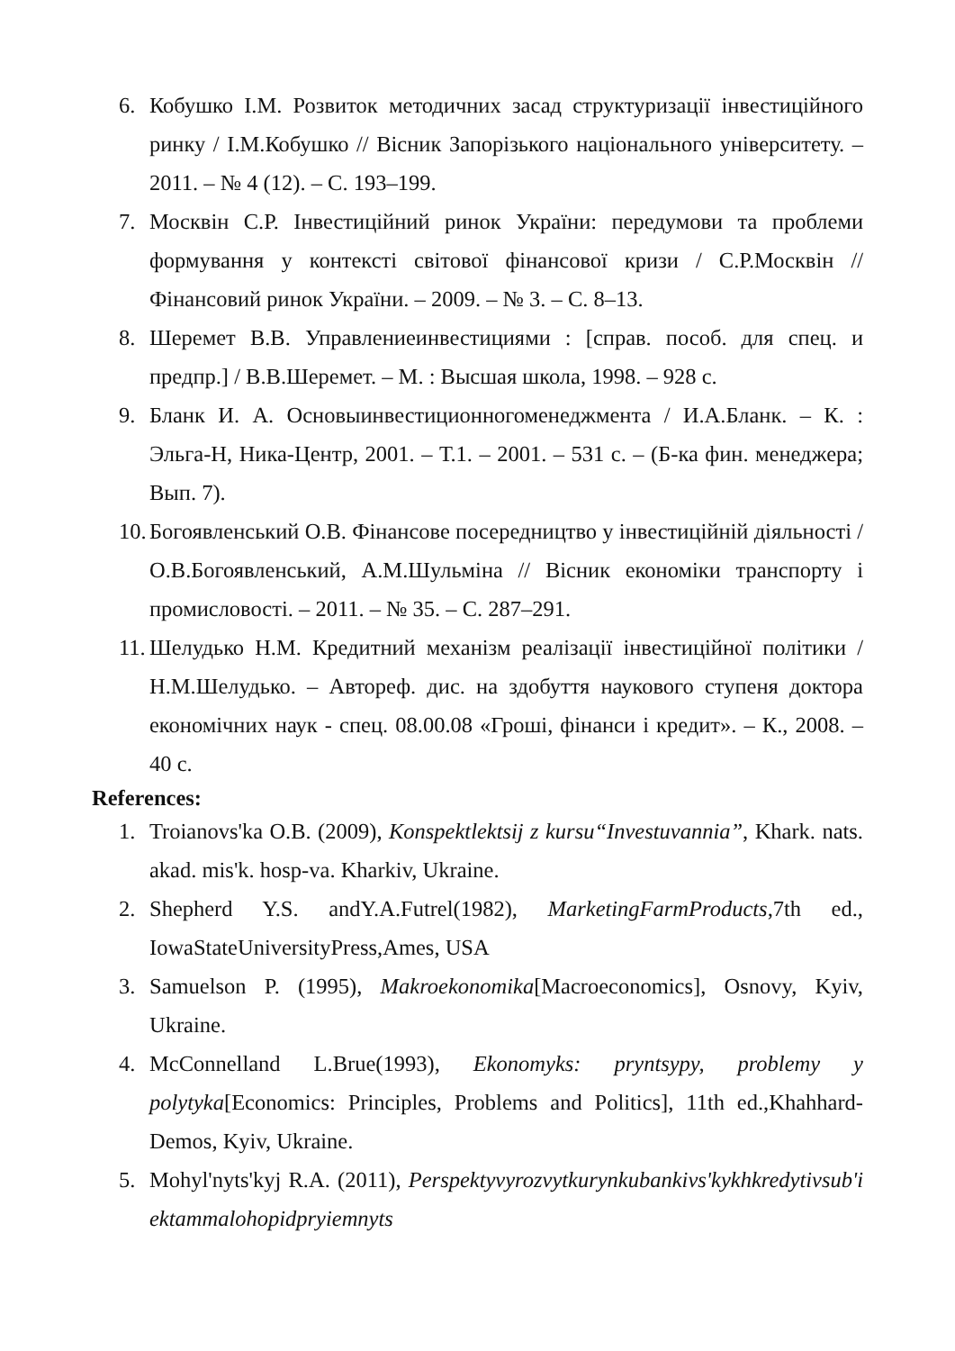6. Кобушко І.М. Розвиток методичних засад структуризації інвестиційного ринку / І.М.Кобушко // Вісник Запорізького національного університету. – 2011. – № 4 (12). – С. 193–199.
7. Москвін С.Р. Інвестиційний ринок України: передумови та проблеми формування у контексті світової фінансової кризи / С.Р.Москвін // Фінансовий ринок України. – 2009. – № 3. – С. 8–13.
8. Шеремет В.В. Управлениеинвестициями : [справ. пособ. для спец. и предпр.] / В.В.Шеремет. – М. : Высшая школа, 1998. – 928 с.
9. Бланк И. А. Основыинвестиционногоменеджмента / И.А.Бланк. – К. : Эльга-Н, Ника-Центр, 2001. – Т.1. – 2001. – 531 с. – (Б-ка фин. менеджера; Вып. 7).
10. Богоявленський О.В. Фінансове посередництво у інвестиційній діяльності / О.В.Богоявленський, А.М.Шульміна // Вісник економіки транспорту і промисловості. – 2011. – № 35. – С. 287–291.
11. Шелудько Н.М. Кредитний механізм реалізації інвестиційної політики / Н.М.Шелудько. – Автореф. дис. на здобуття наукового ступеня доктора економічних наук - спец. 08.00.08 «Гроші, фінанси і кредит». – К., 2008. – 40 с.
References:
1. Troianovs'ka O.B. (2009), Konspektlektsij z kursu“Investuvannia”, Khark. nats. akad. mis'k. hosp-va. Kharkiv, Ukraine.
2. Shepherd Y.S. andY.A.Futrel(1982), MarketingFarmProducts,7th ed., IowaStateUniversityPress,Ames, USA
3. Samuelson P. (1995), Makroekonomika[Macroeconomics], Osnovy, Kyiv, Ukraine.
4. McConnelland L.Brue(1993), Ekonomyks: pryntsypy, problemy y polytyka[Economics: Principles, Problems and Politics], 11th ed.,Khahhard-Demos, Kyiv, Ukraine.
5. Mohyl'nyts'kyj R.A. (2011), Perspektyvyrozvytkurynkubankivs'kykhkredytivsub'iektammalohopidpryiemnyts